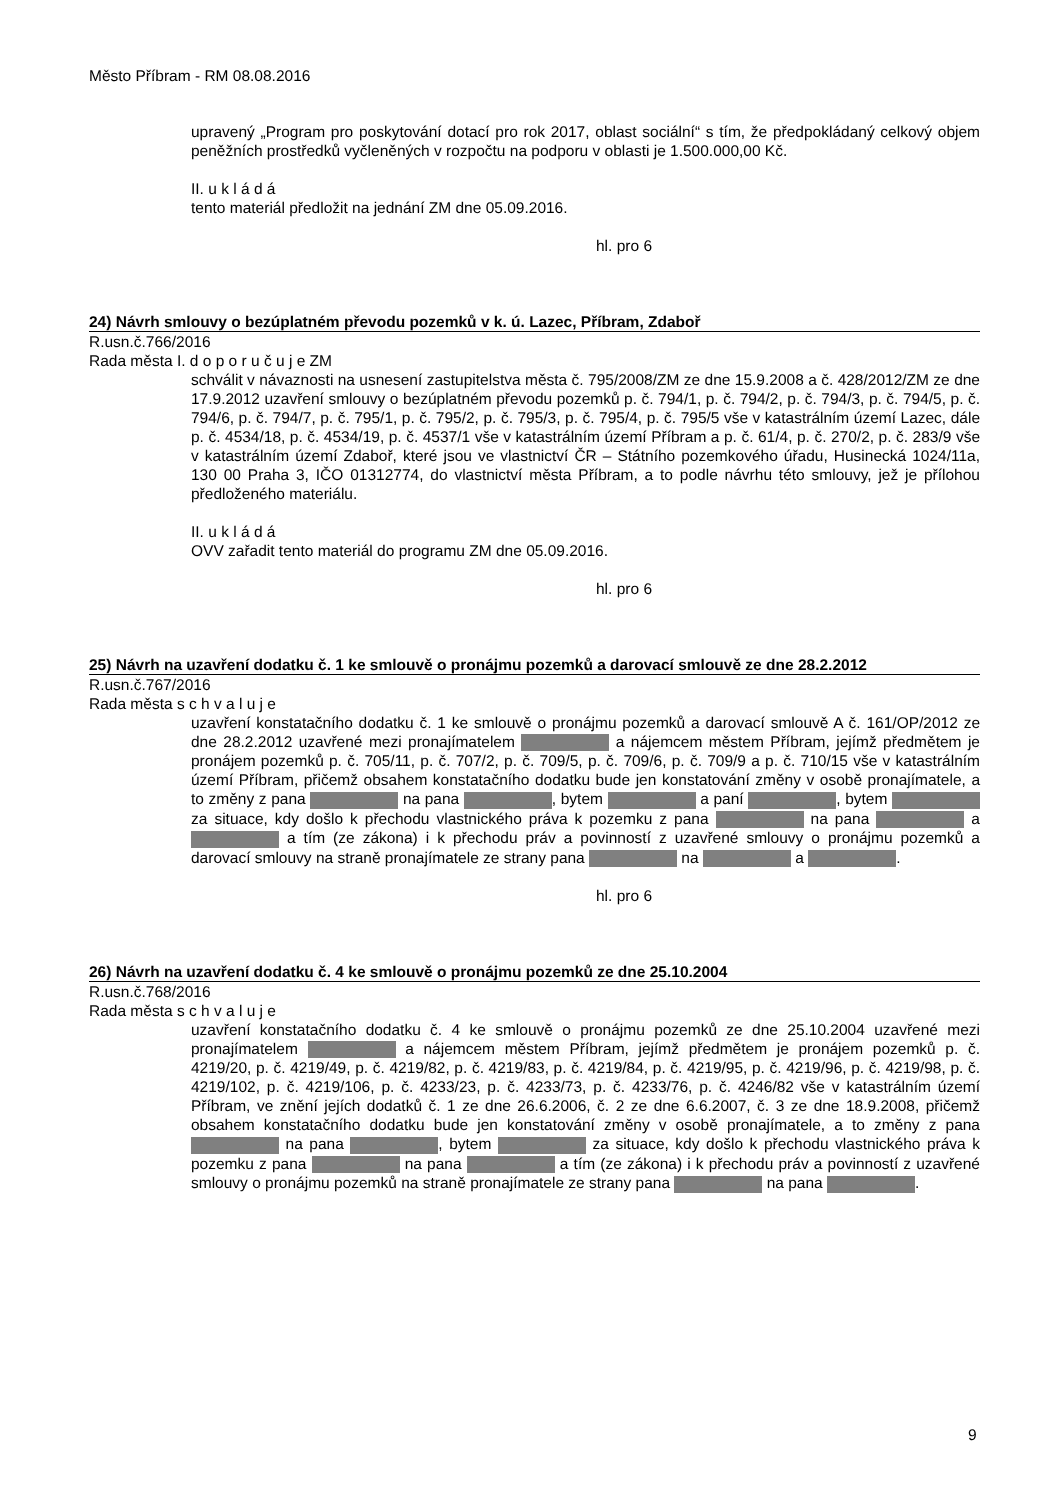Město Příbram - RM 08.08.2016
upravený „Program pro poskytování dotací pro rok 2017, oblast sociální“ s tím, že předpokládaný celkový objem peněžních prostředků vyčleněných v rozpočtu na podporu v oblasti je 1.500.000,00 Kč.
II. u k l á d á
tento materiál předložit na jednání ZM dne 05.09.2016.
hl. pro 6
24) Návrh smlouvy o bezúplatném převodu pozemků v k. ú. Lazec, Příbram, Zdaboř
R.usn.č.766/2016
Rada města I. d o p o r u č u j e ZM
schválit v návaznosti na usnesení zastupitelstva města č. 795/2008/ZM ze dne 15.9.2008 a č. 428/2012/ZM ze dne 17.9.2012 uzavření smlouvy o bezúplatném převodu pozemků p. č. 794/1, p. č. 794/2, p. č. 794/3, p. č. 794/5, p. č. 794/6, p. č. 794/7, p. č. 795/1, p. č. 795/2, p. č. 795/3, p. č. 795/4, p. č. 795/5 vše v katastrálním území Lazec, dále p. č. 4534/18, p. č. 4534/19, p. č. 4537/1 vše v katastrálním území Příbram a p. č. 61/4, p. č. 270/2, p. č. 283/9 vše v katastrálním území Zdaboř, které jsou ve vlastnictví ČR – Státního pozemkového úřadu, Husinecká 1024/11a, 130 00 Praha 3, IČO 01312774, do vlastnictví města Příbram, a to podle návrhu této smlouvy, jež je přílohou předloženého materiálu.
II. u k l á d á
OVV zařadit tento materiál do programu ZM dne 05.09.2016.
hl. pro 6
25) Návrh na uzavření dodatku č. 1 ke smlouvě o pronájmu pozemků a darovací smlouvě ze dne 28.2.2012
R.usn.č.767/2016
Rada města s c h v a l u j e
uzavření konstatačního dodatku č. 1 ke smlouvě o pronájmu pozemků a darovací smlouvě A č. 161/OP/2012 ze dne 28.2.2012 uzavřené mezi pronajímatelem a nájemcem městem Příbram, jejímž předmětem je pronájem pozemků p. č. 705/11, p. č. 707/2, p. č. 709/5, p. č. 709/6, p. č. 709/9 a p. č. 710/15 vše v katastrálním území Příbram, přičemž obsahem konstatačního dodatku bude jen konstatování změny v osobě pronajímatele, a to změny z pana na pana , bytem a paní , bytem za situace, kdy došlo k přechodu vlastnického práva k pozemku z pana na pana a a tím (ze zákona) i k přechodu práv a povinností z uzavřené smlouvy o pronájmu pozemků a darovací smlouvy na straně pronajímatele ze strany pana na a .
hl. pro 6
26) Návrh na uzavření dodatku č. 4 ke smlouvě o pronájmu pozemků ze dne 25.10.2004
R.usn.č.768/2016
Rada města s c h v a l u j e
uzavření konstatačního dodatku č. 4 ke smlouvě o pronájmu pozemků ze dne 25.10.2004 uzavřené mezi pronajímatelem a nájemcem městem Příbram, jejímž předmětem je pronájem pozemků p. č. 4219/20, p. č. 4219/49, p. č. 4219/82, p. č. 4219/83, p. č. 4219/84, p. č. 4219/95, p. č. 4219/96, p. č. 4219/98, p. č. 4219/102, p. č. 4219/106, p. č. 4233/23, p. č. 4233/73, p. č. 4233/76, p. č. 4246/82 vše v katastrálním území Příbram, ve znění jejích dodatků č. 1 ze dne 26.6.2006, č. 2 ze dne 6.6.2007, č. 3 ze dne 18.9.2008, přičemž obsahem konstatačního dodatku bude jen konstatování změny v osobě pronajímatele, a to změny z pana na pana , bytem za situace, kdy došlo k přechodu vlastnického práva k pozemku z pana na pana a tím (ze zákona) i k přechodu práv a povinností z uzavřené smlouvy o pronájmu pozemků na straně pronajímatele ze strany pana na pana .
9